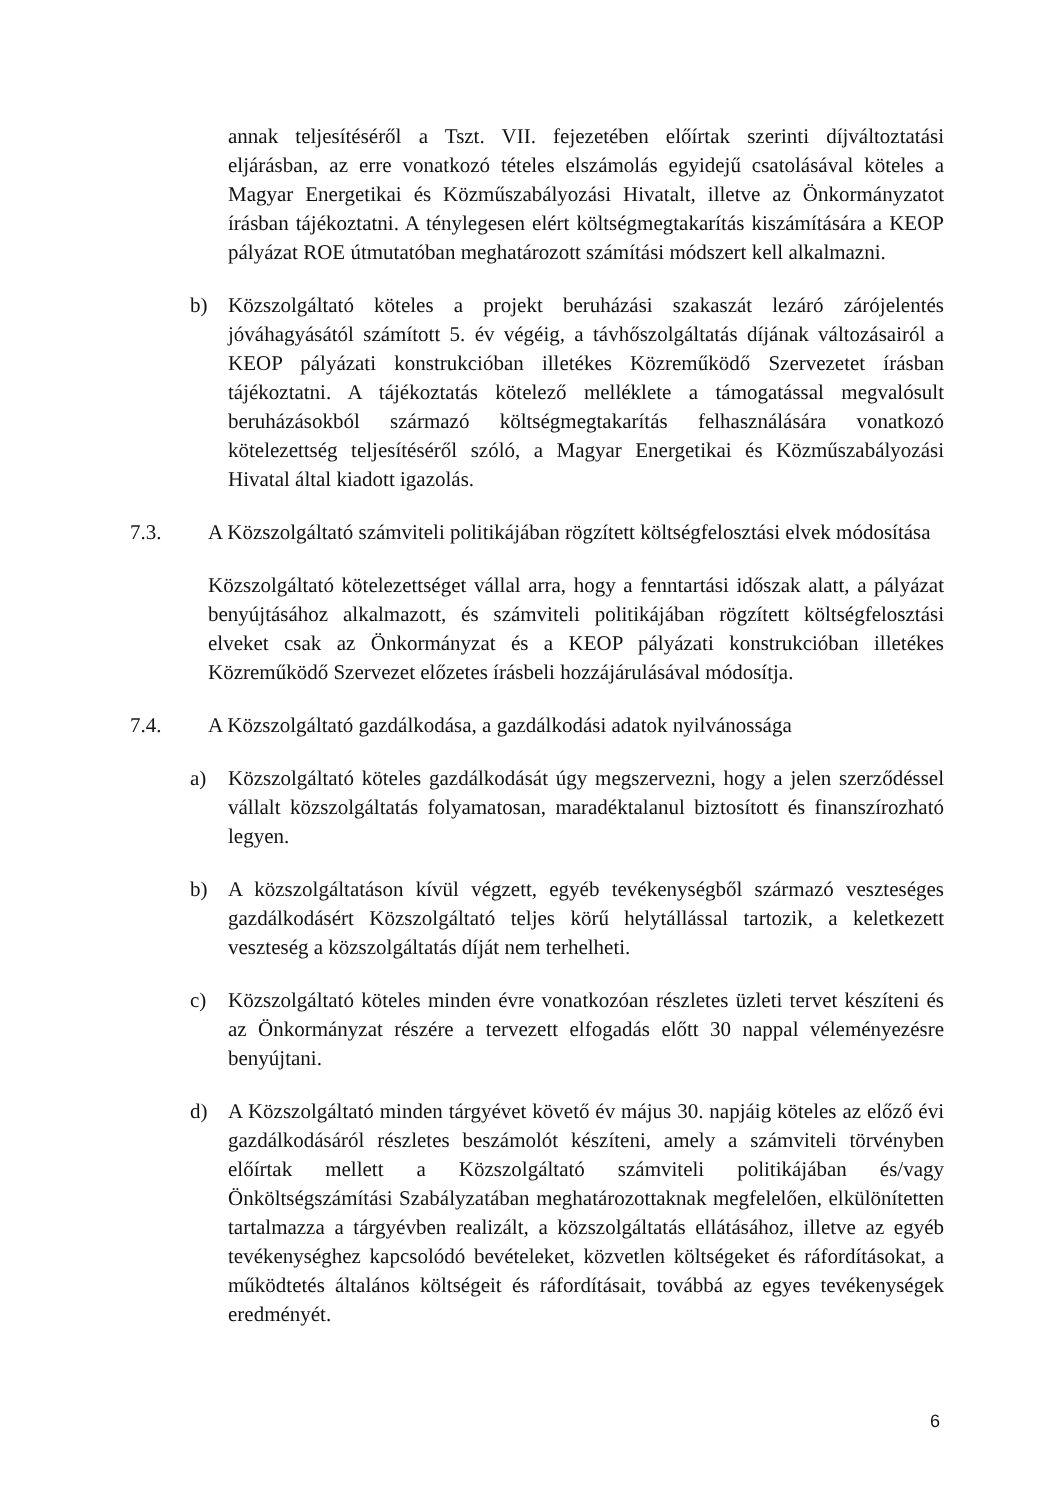annak teljesítéséről a Tszt. VII. fejezetében előírtak szerinti díjváltoztatási eljárásban, az erre vonatkozó tételes elszámolás egyidejű csatolásával köteles a Magyar Energetikai és Közműszabályozási Hivatalt, illetve az Önkormányzatot írásban tájékoztatni. A ténylegesen elért költségmegtakarítás kiszámítására a KEOP pályázat ROE útmutatóban meghatározott számítási módszert kell alkalmazni.
b) Közszolgáltató köteles a projekt beruházási szakaszát lezáró zárójelentés jóváhagyásától számított 5. év végéig, a távhőszolgáltatás díjának változásairól a KEOP pályázati konstrukcióban illetékes Közreműködő Szervezetet írásban tájékoztatni. A tájékoztatás kötelező melléklete a támogatással megvalósult beruházásokból származó költségmegtakarítás felhasználására vonatkozó kötelezettség teljesítéséről szóló, a Magyar Energetikai és Közműszabályozási Hivatal által kiadott igazolás.
7.3. A Közszolgáltató számviteli politikájában rögzített költségfelosztási elvek módosítása
Közszolgáltató kötelezettséget vállal arra, hogy a fenntartási időszak alatt, a pályázat benyújtásához alkalmazott, és számviteli politikájában rögzített költségfelosztási elveket csak az Önkormányzat és a KEOP pályázati konstrukcióban illetékes Közreműködő Szervezet előzetes írásbeli hozzájárulásával módosítja.
7.4. A Közszolgáltató gazdálkodása, a gazdálkodási adatok nyilvánossága
a) Közszolgáltató köteles gazdálkodását úgy megszervezni, hogy a jelen szerződéssel vállalt közszolgáltatás folyamatosan, maradéktalanul biztosított és finanszírozható legyen.
b) A közszolgáltatáson kívül végzett, egyéb tevékenységből származó veszteséges gazdálkodásért Közszolgáltató teljes körű helytállással tartozik, a keletkezett veszteség a közszolgáltatás díját nem terhelheti.
c) Közszolgáltató köteles minden évre vonatkozóan részletes üzleti tervet készíteni és az Önkormányzat részére a tervezett elfogadás előtt 30 nappal véleményezésre benyújtani.
d) A Közszolgáltató minden tárgyévet követő év május 30. napjáig köteles az előző évi gazdálkodásáról részletes beszámolót készíteni, amely a számviteli törvényben előírtak mellett a Közszolgáltató számviteli politikájában és/vagy Önköltségszámítási Szabályzatában meghatározottaknak megfelelően, elkülönítetten tartalmazza a tárgyévben realizált, a közszolgáltatás ellátásához, illetve az egyéb tevékenységhez kapcsolódó bevételeket, közvetlen költségeket és ráfordításokat, a működtetés általános költségeit és ráfordításait, továbbá az egyes tevékenységek eredményét.
6